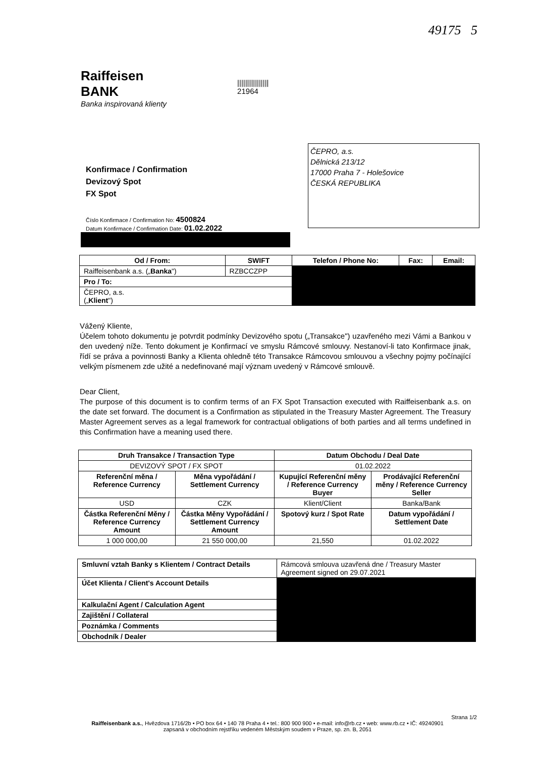49175 5
Raiffeisen
BANK
Banka inspirovaná klienty
||||||||||||||||
21964
Konfirmace / Confirmation
Devizový Spot
FX Spot
Číslo Konfirmace / Confirmation No: 4500824
Datum Konfirmace / Confirmation Date: 01.02.2022
ČEPRO, a.s.
Dělnická 213/12
17000 Praha 7 - Holešovice
ČESKÁ REPUBLIKA
| Od / From: | SWIFT | Telefon / Phone No: | Fax: | Email: |
| --- | --- | --- | --- | --- |
| Raiffeisenbank a.s. („ Banka ") | RZBCCZPP | | | |
| Pro / To: | | | | |
| ČEPRO, a.s. („ Klient ") | | | | |
Vážený Kliente,
Účelem tohoto dokumentu je potvrdit podmínky Devizového spotu („Transakce") uzavřeného mezi Vámi a Bankou v den uvedený níže. Tento dokument je Konfirmací ve smyslu Rámcové smlouvy. Nestanoví-li tato Konfirmace jinak, řídí se práva a povinnosti Banky a Klienta ohledně této Transakce Rámcovou smlouvou a všechny pojmy počínající velkým písmenem zde užité a nedefinované mají význam uvedený v Rámcové smlouvě.
Dear Client,
The purpose of this document is to confirm terms of an FX Spot Transaction executed with Raiffeisenbank a.s. on the date set forward. The document is a Confirmation as stipulated in the Treasury Master Agreement. The Treasury Master Agreement serves as a legal framework for contractual obligations of both parties and all terms undefined in this Confirmation have a meaning used there.
| Druh Transakce / Transaction Type | | Datum Obchodu / Deal Date | |
| --- | --- | --- | --- |
| DEVIZOVÝ SPOT / FX SPOT | | 01.02.2022 | |
| Referenční měna / Reference Currency | Měna vypořádání / Settlement Currency | Kupující Referenční měny / Reference Currency Buyer | Prodávající Referenční měny / Reference Currency Seller |
| USD | CZK | Klient/Client | Banka/Bank |
| Částka Referenční Měny / Reference Currency Amount | Částka Měny Vypořádání / Settlement Currency Amount | Spotový kurz / Spot Rate | Datum vypořádání / Settlement Date |
| 1 000 000,00 | 21 550 000,00 | 21,550 | 01.02.2022 |
| Smluvní vztah Banky s Klientem / Contract Details | Rámcová smlouva uzavřená dne / Treasury Master Agreement signed on 29.07.2021 |
| Účet Klienta / Client's Account Details | |
| Kalkulační Agent / Calculation Agent | |
| Zajištění / Collateral | |
| Poznámka / Comments | |
| Obchodník / Dealer | |
Strana 1/2
Raiffeisenbank a.s., Hvězdova 1716/2b • PO box 64 • 140 78 Praha 4 • tel.: 800 900 900 • e-mail: info@rb.cz • web: www.rb.cz • IČ: 49240901
zapsaná v obchodním rejstříku vedeném Městským soudem v Praze, sp. zn. B, 2051